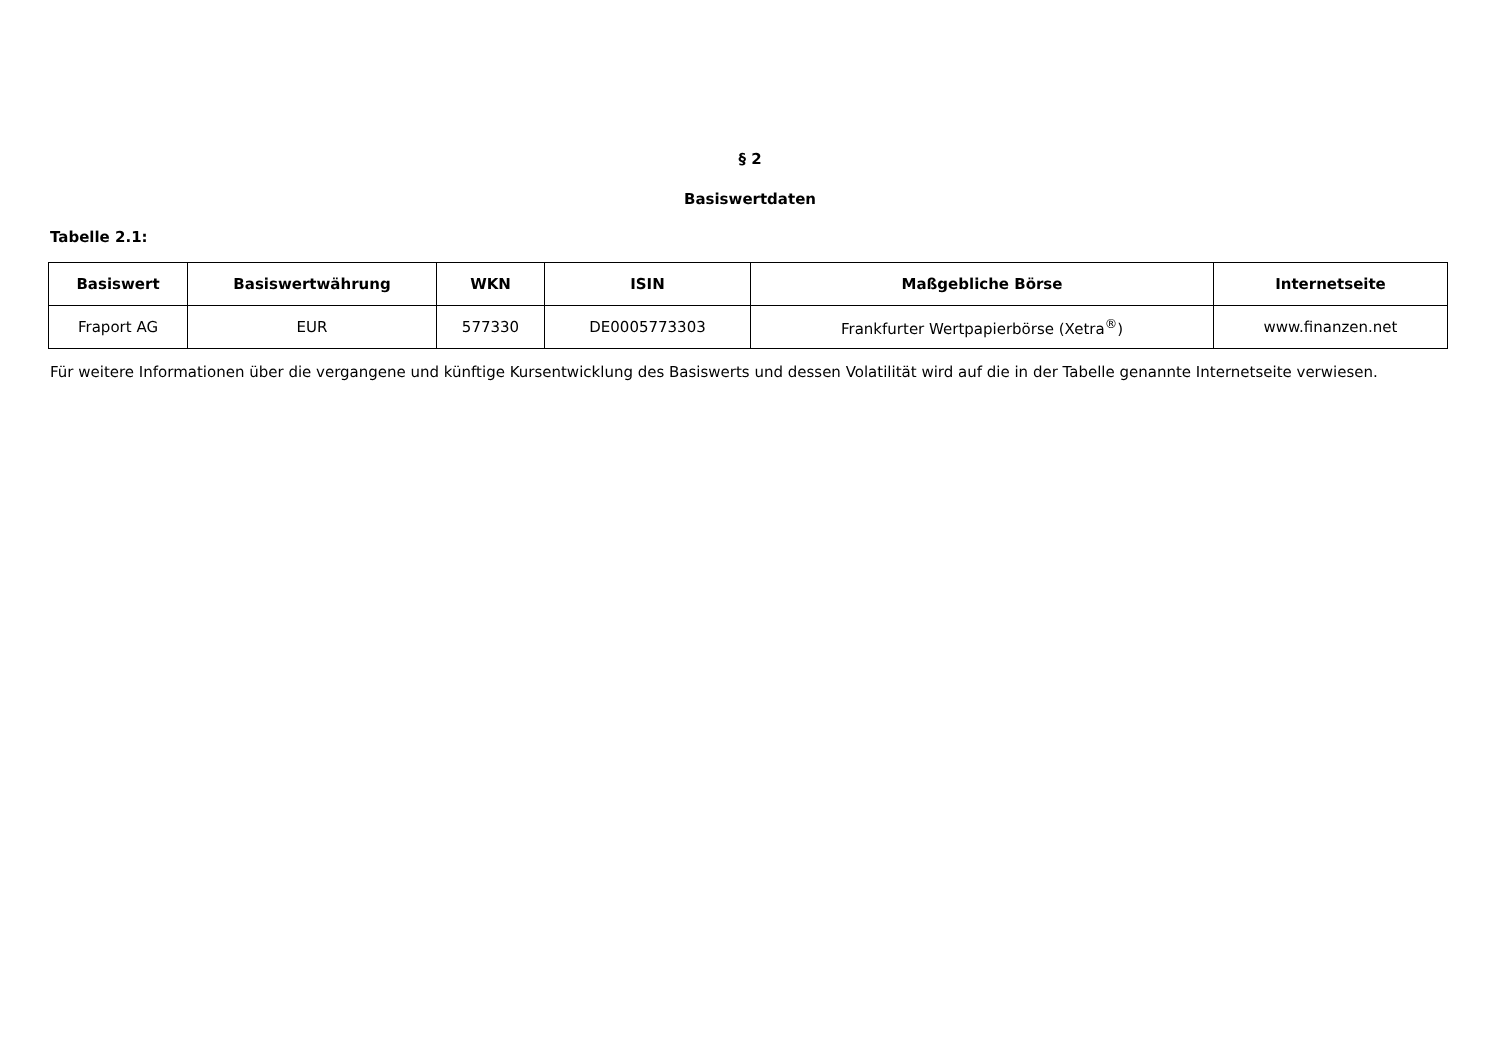§ 2
Basiswertdaten
Tabelle 2.1:
| Basiswert | Basiswertwährung | WKN | ISIN | Maßgebliche Börse | Internetseite |
| --- | --- | --- | --- | --- | --- |
| Fraport AG | EUR | 577330 | DE0005773303 | Frankfurter Wertpapierbörse (Xetra<sup>®</sup>) | www.finanzen.net |
Für weitere Informationen über die vergangene und künftige Kursentwicklung des Basiswerts und dessen Volatilität wird auf die in der Tabelle genannte Internetseite verwiesen.